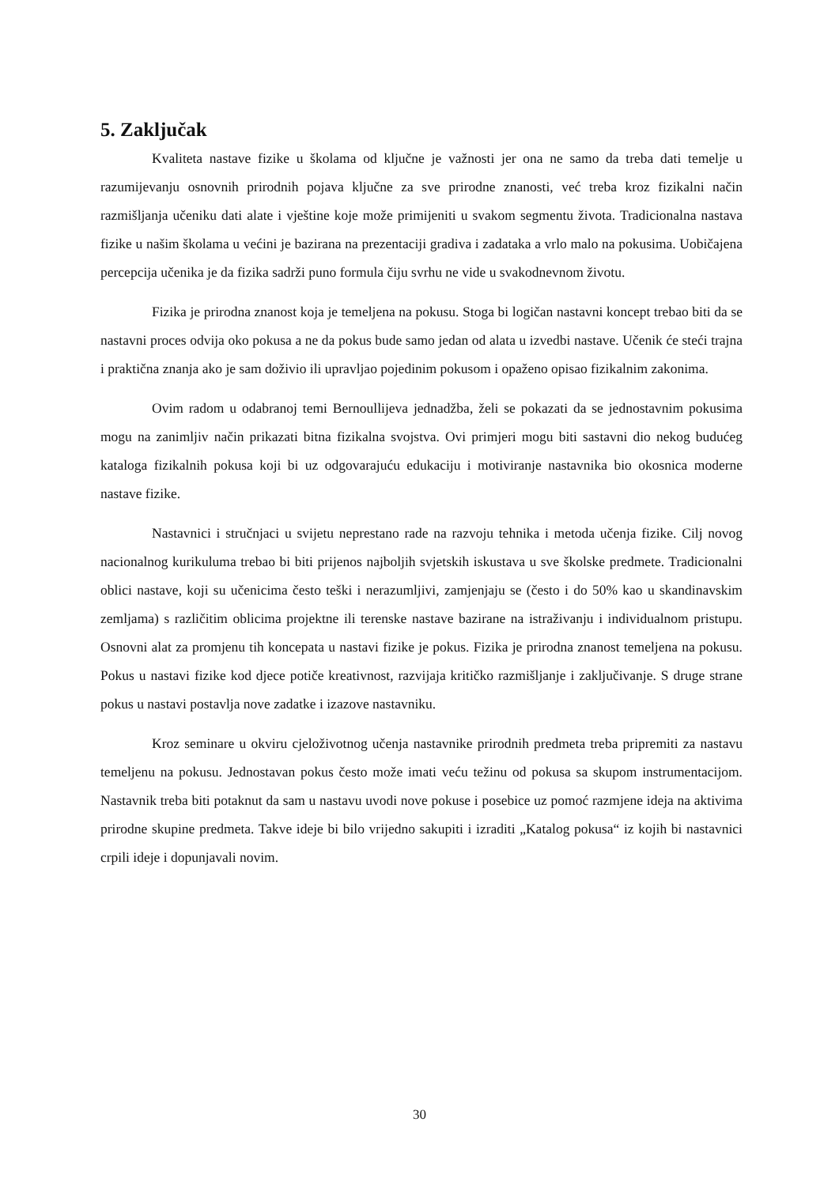5. Zaključak
Kvaliteta nastave fizike u školama od ključne je važnosti jer ona ne samo da treba dati temelje u razumijevanju osnovnih prirodnih pojava ključne za sve prirodne znanosti, već treba kroz fizikalni način razmišljanja učeniku dati alate i vještine koje može primijeniti u svakom segmentu života. Tradicionalna nastava fizike u našim školama u većini je bazirana na prezentaciji gradiva i zadataka a vrlo malo na pokusima. Uobičajena percepcija učenika je da fizika sadrži puno formula čiju svrhu ne vide u svakodnevnom životu.
Fizika je prirodna znanost koja je temeljena na pokusu. Stoga bi logičan nastavni koncept trebao biti da se nastavni proces odvija oko pokusa a ne da pokus bude samo jedan od alata u izvedbi nastave. Učenik će steći trajna i praktična znanja ako je sam doživio ili upravljao pojedinim pokusom i opaženo opisao fizikalnim zakonima.
Ovim radom u odabranoj temi Bernoullijeva jednadžba, želi se pokazati da se jednostavnim pokusima mogu na zanimljiv način prikazati bitna fizikalna svojstva. Ovi primjeri mogu biti sastavni dio nekog budućeg kataloga fizikalnih pokusa koji bi uz odgovarajuću edukaciju i motiviranje nastavnika bio okosnica moderne nastave fizike.
Nastavnici i stručnjaci u svijetu neprestano rade na razvoju tehnika i metoda učenja fizike. Cilj novog nacionalnog kurikuluma trebao bi biti prijenos najboljih svjetskih iskustava u sve školske predmete. Tradicionalni oblici nastave, koji su učenicima često teški i nerazumljivi, zamjenjaju se (često i do 50% kao u skandinavskim zemljama) s različitim oblicima projektne ili terenske nastave bazirane na istraživanju i individualnom pristupu. Osnovni alat za promjenu tih koncepata u nastavi fizike je pokus. Fizika je prirodna znanost temeljena na pokusu. Pokus u nastavi fizike kod djece potiče kreativnost, razvijaja kritičko razmišljanje i zaključivanje. S druge strane pokus u nastavi postavlja nove zadatke i izazove nastavniku.
Kroz seminare u okviru cjeloživotnog učenja nastavnike prirodnih predmeta treba pripremiti za nastavu temeljenu na pokusu. Jednostavan pokus često može imati veću težinu od pokusa sa skupom instrumentacijom. Nastavnik treba biti potaknut da sam u nastavu uvodi nove pokuse i posebice uz pomoć razmjene ideja na aktivima prirodne skupine predmeta. Takve ideje bi bilo vrijedno sakupiti i izraditi „Katalog pokusa“ iz kojih bi nastavnici crpili ideje i dopunjavali novim.
30